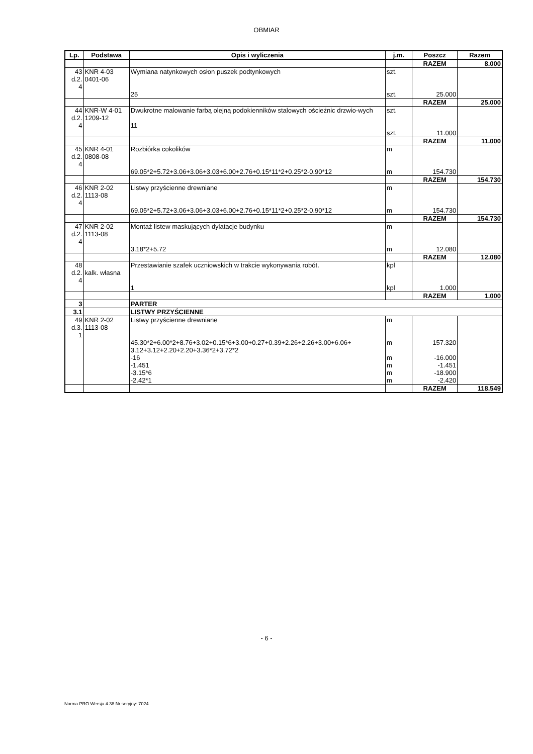OBMIAR
| Lp. | Podstawa | Opis i wyliczenia | j.m. | Poszcz | Razem |
| --- | --- | --- | --- | --- | --- |
| | | | | RAZEM | 8.000 |
| 43 d.2. 4 | KNR 4-03 0401-06 | Wymiana natynkowych osłon puszek podtynkowych 25 | szt. szt. | 25.000 | |
| | | | | RAZEM | 25.000 |
| 44 d.2. 4 | KNR-W 4-01 1209-12 | Dwukrotne malowanie farbą olejną podokienników stalowych ościeżnic drzwio-wych 11 | szt. szt. | 11.000 | |
| | | | | RAZEM | 11.000 |
| 45 d.2. 4 | KNR 4-01 0808-08 | Rozbiórka cokolików 69.05*2+5.72+3.06+3.06+3.03+6.00+2.76+0.15*11*2+0.25*2-0.90*12 | m m | 154.730 | |
| | | | | RAZEM | 154.730 |
| 46 d.2. 4 | KNR 2-02 1113-08 | Listwy przyścienne drewniane 69.05*2+5.72+3.06+3.06+3.03+6.00+2.76+0.15*11*2+0.25*2-0.90*12 | m m | 154.730 | |
| | | | | RAZEM | 154.730 |
| 47 d.2. 4 | KNR 2-02 1113-08 | Montaż listew maskujących dylatacje budynku 3.18*2+5.72 | m m | 12.080 | |
| | | | | RAZEM | 12.080 |
| 48 d.2. 4 | kalk. własna | Przestawianie szafek uczniowskich w trakcie wykonywania robót. 1 | kpl kpl | 1.000 | |
| | | | | RAZEM | 1.000 |
| 3 | | PARTER | | | |
| 3.1 | | LISTWY PRZYŚCIENNE | | | |
| 49 d.3. 1 | KNR 2-02 1113-08 | Listwy przyścienne drewniane 45.30*2+6.00*2+8.76+3.02+0.15*6+3.00+0.27+0.39+2.26+2.26+3.00+6.06+ 3.12+3.12+2.20+2.20+3.36*2+3.72*2 -16 -1.451 -3.15*6 -2.42*1 | m m m m m m | 157.320 -16.000 -1.451 -18.900 -2.420 | |
| | | | | RAZEM | 118.549 |
- 6 -
Norma PRO Wersja 4.38 Nr seryjny: 7024